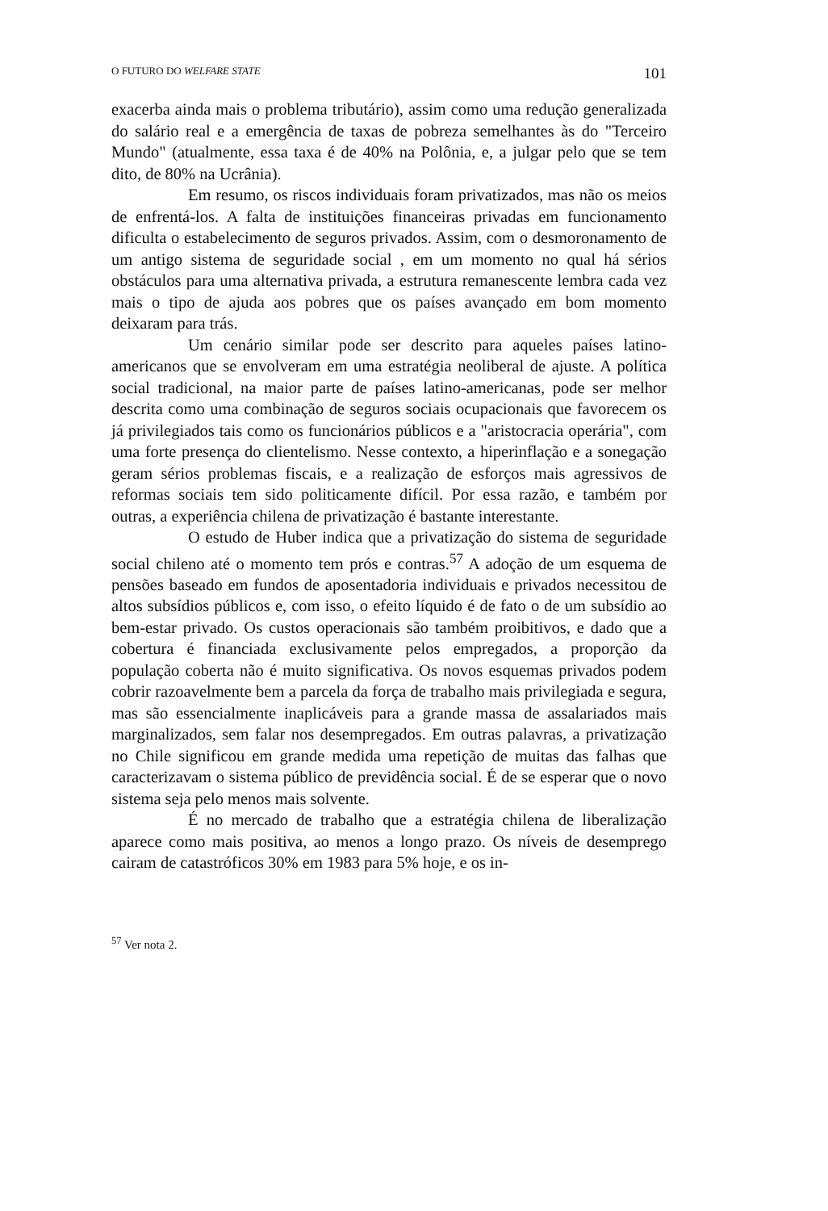O FUTURO DO WELFARE STATE 101
exacerba ainda mais o problema tributário), assim como uma redução generalizada do salário real e a emergência de taxas de pobreza semelhantes às do "Terceiro Mundo" (atualmente, essa taxa é de 40% na Polônia, e, a julgar pelo que se tem dito, de 80% na Ucrânia).
Em resumo, os riscos individuais foram privatizados, mas não os meios de enfrentá-los. A falta de instituições financeiras privadas em funcionamento dificulta o estabelecimento de seguros privados. Assim, com o desmoronamento de um antigo sistema de seguridade social , em um momento no qual há sérios obstáculos para uma alternativa privada, a estrutura remanescente lembra cada vez mais o tipo de ajuda aos pobres que os países avançado em bom momento deixaram para trás.
Um cenário similar pode ser descrito para aqueles países latino-americanos que se envolveram em uma estratégia neoliberal de ajuste. A política social tradicional, na maior parte de países latino-americanas, pode ser melhor descrita como uma combinação de seguros sociais ocupacionais que favorecem os já privilegiados tais como os funcionários públicos e a "aristocracia operária", com uma forte presença do clientelismo. Nesse contexto, a hiperinflação e a sonegação geram sérios problemas fiscais, e a realização de esforços mais agressivos de reformas sociais tem sido politicamente difícil. Por essa razão, e também por outras, a experiência chilena de privatização é bastante interestante.
O estudo de Huber indica que a privatização do sistema de seguridade social chileno até o momento tem prós e contras.<sup>57</sup> A adoção de um esquema de pensões baseado em fundos de aposentadoria individuais e privados necessitou de altos subsídios públicos e, com isso, o efeito líquido é de fato o de um subsídio ao bem-estar privado. Os custos operacionais são também proibitivos, e dado que a cobertura é financiada exclusivamente pelos empregados, a proporção da população coberta não é muito significativa. Os novos esquemas privados podem cobrir razoavelmente bem a parcela da força de trabalho mais privilegiada e segura, mas são essencialmente inaplicáveis para a grande massa de assalariados mais marginalizados, sem falar nos desempregados. Em outras palavras, a privatização no Chile significou em grande medida uma repetição de muitas das falhas que caracterizavam o sistema público de previdência social. É de se esperar que o novo sistema seja pelo menos mais solvente.
É no mercado de trabalho que a estratégia chilena de liberalização aparece como mais positiva, ao menos a longo prazo. Os níveis de desemprego cairam de catastróficos 30% em 1983 para 5% hoje, e os in-
<sup>57</sup> Ver nota 2.